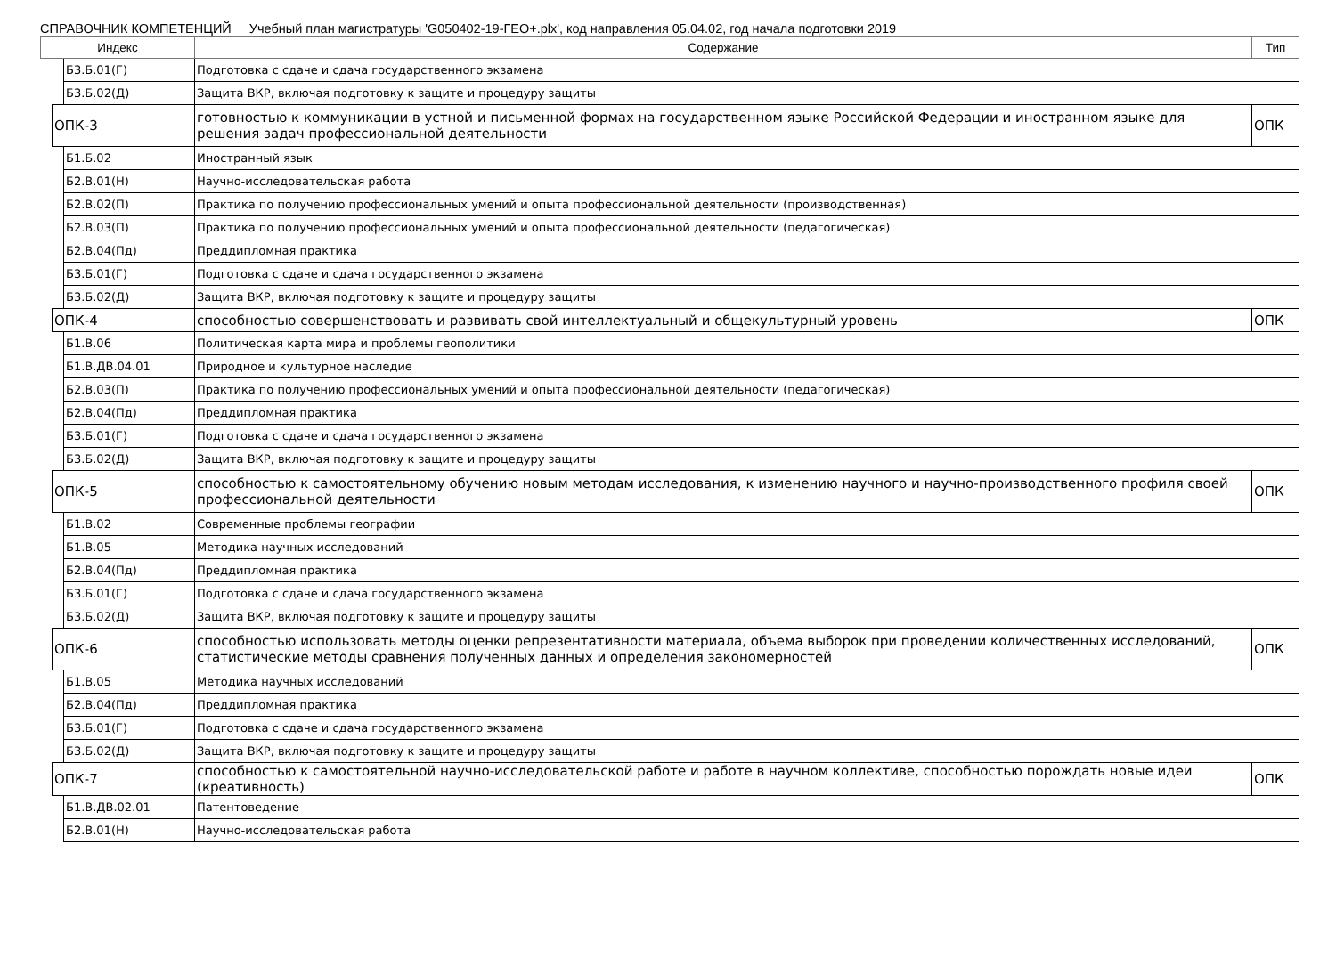СПРАВОЧНИК КОМПЕТЕНЦИЙ Учебный план магистратуры 'G050402-19-ГЕО+.plx', код направления 05.04.02, год начала подготовки 2019
| Индекс | | | Содержание | Тип |
| --- | --- | --- | --- | --- |
| | | Б3.Б.01(Г) | Подготовка с сдаче и сдача государственного экзамена | |
| | | Б3.Б.02(Д) | Защита ВКР, включая подготовку к защите и процедуру защиты | |
| | ОПК-3 | | готовностью к коммуникации в устной и письменной формах на государственном языке Российской Федерации и иностранном языке для решения задач профессиональной деятельности | ОПК |
| | | Б1.Б.02 | Иностранный язык | |
| | | Б2.В.01(Н) | Научно-исследовательская работа | |
| | | Б2.В.02(П) | Практика по получению профессиональных умений и опыта профессиональной деятельности (производственная) | |
| | | Б2.В.03(П) | Практика по получению профессиональных умений и опыта профессиональной деятельности (педагогическая) | |
| | | Б2.В.04(Пд) | Преддипломная практика | |
| | | Б3.Б.01(Г) | Подготовка с сдаче и сдача государственного экзамена | |
| | | Б3.Б.02(Д) | Защита ВКР, включая подготовку к защите и процедуру защиты | |
| | ОПК-4 | | способностью совершенствовать и развивать свой интеллектуальный и общекультурный уровень | ОПК |
| | | Б1.В.06 | Политическая карта мира и проблемы геополитики | |
| | | Б1.В.ДВ.04.01 | Природное и культурное наследие | |
| | | Б2.В.03(П) | Практика по получению профессиональных умений и опыта профессиональной деятельности (педагогическая) | |
| | | Б2.В.04(Пд) | Преддипломная практика | |
| | | Б3.Б.01(Г) | Подготовка с сдаче и сдача государственного экзамена | |
| | | Б3.Б.02(Д) | Защита ВКР, включая подготовку к защите и процедуру защиты | |
| | ОПК-5 | | способностью к самостоятельному обучению новым методам исследования, к изменению научного и научно-производственного профиля своей профессиональной деятельности | ОПК |
| | | Б1.В.02 | Современные проблемы географии | |
| | | Б1.В.05 | Методика научных исследований | |
| | | Б2.В.04(Пд) | Преддипломная практика | |
| | | Б3.Б.01(Г) | Подготовка с сдаче и сдача государственного экзамена | |
| | | Б3.Б.02(Д) | Защита ВКР, включая подготовку к защите и процедуру защиты | |
| | ОПК-6 | | способностью использовать методы оценки репрезентативности материала, объема выборок при проведении количественных исследований, статистические методы сравнения полученных данных и определения закономерностей | ОПК |
| | | Б1.В.05 | Методика научных исследований | |
| | | Б2.В.04(Пд) | Преддипломная практика | |
| | | Б3.Б.01(Г) | Подготовка с сдаче и сдача государственного экзамена | |
| | | Б3.Б.02(Д) | Защита ВКР, включая подготовку к защите и процедуру защиты | |
| | ОПК-7 | | способностью к самостоятельной научно-исследовательской работе и работе в научном коллективе, способностью порождать новые идеи (креативность) | ОПК |
| | | Б1.В.ДВ.02.01 | Патентоведение | |
| | | Б2.В.01(Н) | Научно-исследовательская работа | |